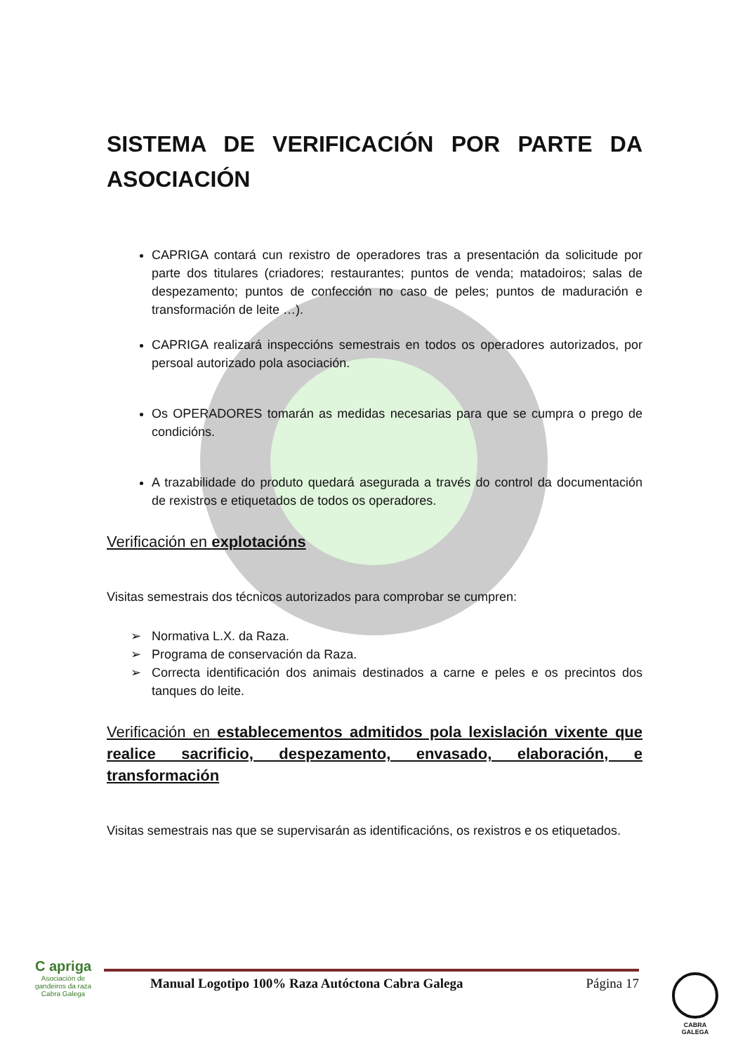SISTEMA DE VERIFICACIÓN POR PARTE DA ASOCIACIÓN
CAPRIGA contará cun rexistro de operadores tras a presentación da solicitude por parte dos titulares (criadores; restaurantes; puntos de venda; matadoiros; salas de despezamento; puntos de confección no caso de peles; puntos de maduración e transformación de leite …).
CAPRIGA realizará inspeccións semestrais en todos os operadores autorizados, por persoal autorizado pola asociación.
Os OPERADORES tomarán as medidas necesarias para que se cumpra o prego de condicións.
A trazabilidade do produto quedará asegurada a través do control da documentación de rexistros e etiquetados de todos os operadores.
Verificación en explotacións
Visitas semestrais dos técnicos autorizados para comprobar se cumpren:
➢ Normativa L.X. da Raza.
➢ Programa de conservación da Raza.
➢ Correcta identificación dos animais destinados a carne e peles e os precintos dos tanques do leite.
Verificación en establecementos admitidos pola lexislación vixente que realice sacrificio, despezamento, envasado, elaboración, e transformación
Visitas semestrais nas que se supervisarán as identificacións, os rexistros e os etiquetados.
C apriga
Asociación de gandeiros da raza Cabra Galega
Manual Logotipo 100% Raza Autóctona Cabra Galega Página 17
CABRA
GALEGA